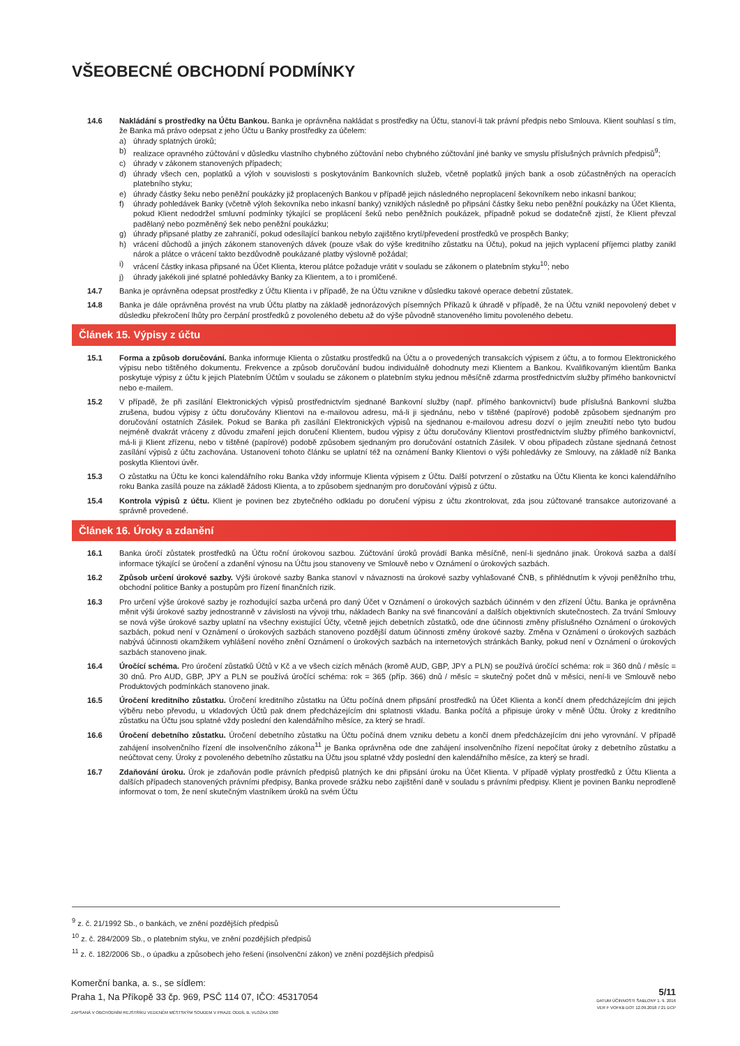VŠEOBECNÉ OBCHODNÍ PODMÍNKY
14.6 Nakládání s prostředky na Účtu Bankou. Banka je oprávněna nakládat s prostředky na Účtu, stanoví-li tak právní předpis nebo Smlouva. Klient souhlasí s tím, že Banka má právo odepsat z jeho Účtu u Banky prostředky za účelem:
a) úhrady splatných úroků;
b) realizace opravného zúčtování v důsledku vlastního chybného zúčtování nebo chybného zúčtování jiné banky ve smyslu příslušných právních předpisů<sup>9</sup>;
c) úhrady v zákonem stanovených případech;
d) úhrady všech cen, poplatků a výloh v souvislosti s poskytováním Bankovních služeb, včetně poplatků jiných bank a osob zúčastněných na operacích platebního styku;
e) úhrady částky šeku nebo peněžní poukázky již proplacených Bankou v případě jejich následného neproplacení šekovníkem nebo inkasní bankou;
f) úhrady pohledávek Banky (včetně výloh šekovníka nebo inkasní banky) vzniklých následně po připsání částky šeku nebo peněžní poukázky na Účet Klienta, pokud Klient nedodržel smluvní podmínky týkající se proplácení šeků nebo peněžních poukázek, případně pokud se dodatečně zjistí, že Klient převzal padělaný nebo pozměněný šek nebo peněžní poukázku;
g) úhrady připsané platby ze zahraničí, pokud odesílající bankou nebylo zajištěno krytí/převedení prostředků ve prospěch Banky;
h) vrácení důchodů a jiných zákonem stanovených dávek (pouze však do výše kreditního zůstatku na Účtu), pokud na jejich vyplacení příjemci platby zanikl nárok a plátce o vrácení takto bezdůvodně poukázané platby výslovně požádal;
i) vrácení částky inkasa připsané na Účet Klienta, kterou plátce požaduje vrátit v souladu se zákonem o platebním styku<sup>10</sup>; nebo
j) úhrady jakékoli jiné splatné pohledávky Banky za Klientem, a to i promlčené.
14.7 Banka je oprávněna odepsat prostředky z Účtu Klienta i v případě, že na Účtu vznikne v důsledku takové operace debetní zůstatek.
14.8 Banka je dále oprávněna provést na vrub Účtu platby na základě jednorázových písemných Příkazů k úhradě v případě, že na Účtu vznikl nepovolený debet v důsledku překročení lhůty pro čerpání prostředků z povoleného debetu až do výše původně stanoveného limitu povoleného debetu.
Článek 15. Výpisy z účtu
15.1 Forma a způsob doručování. Banka informuje Klienta o zůstatku prostředků na Účtu a o provedených transakcích výpisem z účtu, a to formou Elektronického výpisu nebo tištěného dokumentu. Frekvence a způsob doručování budou individuálně dohodnuty mezi Klientem a Bankou. Kvalifikovaným klientům Banka poskytuje výpisy z účtu k jejich Platebním Účtům v souladu se zákonem o platebním styku jednou měsíčně zdarma prostřednictvím služby přímého bankovnictví nebo e-mailem.
15.2 V případě, že při zasílání Elektronických výpisů prostřednictvím sjednané Bankovní služby (např. přímého bankovnictví) bude příslušná Bankovní služba zrušena, budou výpisy z účtu doručovány Klientovi na e-mailovou adresu, má-li ji sjednánu, nebo v tištěné (papírové) podobě způsobem sjednaným pro doručování ostatních Zásilek. Pokud se Banka při zasílání Elektronických výpisů na sjednanou e-mailovou adresu dozví o jejím zneužití nebo tyto budou nejméně dvakrát vráceny z důvodu zmaření jejich doručení Klientem, budou výpisy z účtu doručovány Klientovi prostřednictvím služby přímého bankovnictví, má-li ji Klient zřízenu, nebo v tištěné (papírové) podobě způsobem sjednaným pro doručování ostatních Zásilek. V obou případech zůstane sjednaná četnost zasílání výpisů z účtu zachována. Ustanovení tohoto článku se uplatní též na oznámení Banky Klientovi o výši pohledávky ze Smlouvy, na základě níž Banka poskytla Klientovi úvěr.
15.3 O zůstatku na Účtu ke konci kalendářního roku Banka vždy informuje Klienta výpisem z Účtu. Další potvrzení o zůstatku na Účtu Klienta ke konci kalendářního roku Banka zasílá pouze na základě žádosti Klienta, a to způsobem sjednaným pro doručování výpisů z účtu.
15.4 Kontrola výpisů z účtu. Klient je povinen bez zbytečného odkladu po doručení výpisu z účtu zkontrolovat, zda jsou zúčtované transakce autorizované a správně provedené.
Článek 16. Úroky a zdanění
16.1 Banka úročí zůstatek prostředků na Účtu roční úrokovou sazbou. Zúčtování úroků provádí Banka měsíčně, není-li sjednáno jinak. Úroková sazba a další informace týkající se úročení a zdanění výnosu na Účtu jsou stanoveny ve Smlouvě nebo v Oznámení o úrokových sazbách.
16.2 Způsob určení úrokové sazby. Výši úrokové sazby Banka stanoví v návaznosti na úrokové sazby vyhlašované ČNB, s přihlédnutím k vývoji peněžního trhu, obchodní politice Banky a postupům pro řízení finančních rizik.
16.3 Pro určení výše úrokové sazby je rozhodující sazba určená pro daný Účet v Oznámení o úrokových sazbách účinném v den zřízení Účtu. Banka je oprávněna měnit výši úrokové sazby jednostranně v závislosti na vývoji trhu, nákladech Banky na své financování a dalších objektivních skutečnostech. Za trvání Smlouvy se nová výše úrokové sazby uplatní na všechny existující Účty, včetně jejich debetních zůstatků, ode dne účinnosti změny příslušného Oznámení o úrokových sazbách, pokud není v Oznámení o úrokových sazbách stanoveno pozdější datum účinnosti změny úrokové sazby. Změna v Oznámení o úrokových sazbách nabývá účinnosti okamžikem vyhlášení nového znění Oznámení o úrokových sazbách na internetových stránkách Banky, pokud není v Oznámení o úrokových sazbách stanoveno jinak.
16.4 Úročící schéma. Pro úročení zůstatků Účtů v Kč a ve všech cizích měnách (kromě AUD, GBP, JPY a PLN) se používá úročící schéma: rok = 360 dnů / měsíc = 30 dnů. Pro AUD, GBP, JPY a PLN se používá úročící schéma: rok = 365 (příp. 366) dnů / měsíc = skutečný počet dnů v měsíci, není-li ve Smlouvě nebo Produktových podmínkách stanoveno jinak.
16.5 Úročení kreditního zůstatku. Úročení kreditního zůstatku na Účtu počíná dnem připsání prostředků na Účet Klienta a končí dnem předcházejícím dni jejich výběru nebo převodu, u vkladových Účtů pak dnem předcházejícím dni splatnosti vkladu. Banka počítá a připisuje úroky v měně Účtu. Úroky z kreditního zůstatku na Účtu jsou splatné vždy poslední den kalendářního měsíce, za který se hradí.
16.6 Úročení debetního zůstatku. Úročení debetního zůstatku na Účtu počíná dnem vzniku debetu a končí dnem předcházejícím dni jeho vyrovnání. V případě zahájení insolvenčního řízení dle insolvenčního zákona<sup>11</sup> je Banka oprávněna ode dne zahájení insolvenčního řízení nepočítat úroky z debetního zůstatku a neúčtovat ceny. Úroky z povoleného debetního zůstatku na Účtu jsou splatné vždy poslední den kalendářního měsíce, za který se hradí.
16.7 Zdaňování úroku. Úrok je zdaňován podle právních předpisů platných ke dni připsání úroku na Účet Klienta. V případě výplaty prostředků z Účtu Klienta a dalších případech stanovených právními předpisy, Banka provede srážku nebo zajištění daně v souladu s právními předpisy. Klient je povinen Banku neprodleně informovat o tom, že není skutečným vlastníkem úroků na svém Účtu
<sup>9</sup> z. č. 21/1992 Sb., o bankách, ve znění pozdějších předpisů
<sup>10</sup> z. č. 284/2009 Sb., o platebním styku, ve znění pozdějších předpisů
<sup>11</sup> z. č. 182/2006 Sb., o úpadku a způsobech jeho řešení (insolvenční zákon) ve znění pozdějších předpisů
Komerční banka, a. s., se sídlem:
Praha 1, Na Příkopě 33 čp. 969, PSČ 114 07, IČO: 45317054
ZAPSANÁ V OBCHODNÍM REJSTŘÍKU VEDENÉM MĚSTSKÝM SOUDEM V PRAZE ODDÍL B, VLOŽKA 1360
5/11
DATUM ÚČINNOSTI ŠABLONY 1. 9. 2016
VER F VOFKB DOT 12.09.2018 7:21 DCP